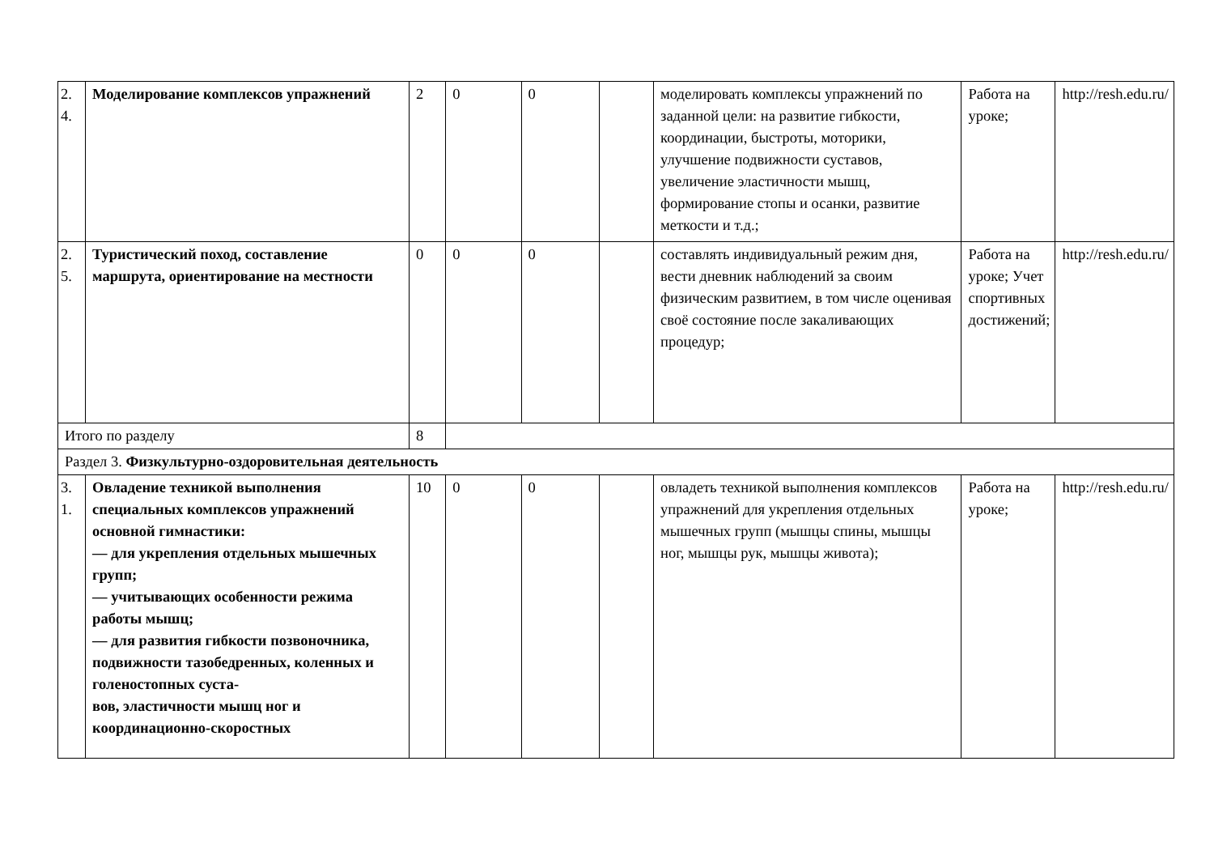| 2. 4. | Моделирование комплексов упражнений | 2 | 0 | 0 | | моделировать комплексы упражнений по заданной цели: на развитие гибкости, координации, быстроты, моторики, улучшение подвижности суставов, увеличение эластичности мышц, формирование стопы и осанки, развитие меткости и т.д.; | Работа на уроке; | http://resh.edu.ru/ |
| 2. 5. | Туристический поход, составление маршрута, ориентирование на местности | 0 | 0 | 0 | | составлять индивидуальный режим дня, вести дневник наблюдений за своим физическим развитием, в том числе оценивая своё состояние после закаливающих процедур; | Работа на уроке; Учет спортивных достижений; | http://resh.edu.ru/ |
| Итого по разделу | | 8 | | | | | | |
| Раздел 3. Физкультурно-оздоровительная деятельность | | | | | | | | |
| 3. 1. | Овладение техникой выполнения специальных комплексов упражнений основной гимнастики: — для укрепления отдельных мышечных групп; — учитывающих особенности режима работы мышц; — для развития гибкости позвоночника, подвижности тазобедренных, коленных и голеностопных суста- вов, эластичности мышц ног и координационно-скоростных | 10 | 0 | 0 | | овладеть техникой выполнения комплексов упражнений для укрепления отдельных мышечных групп (мышцы спины, мышцы ног, мышцы рук, мышцы живота); | Работа на уроке; | http://resh.edu.ru/ |